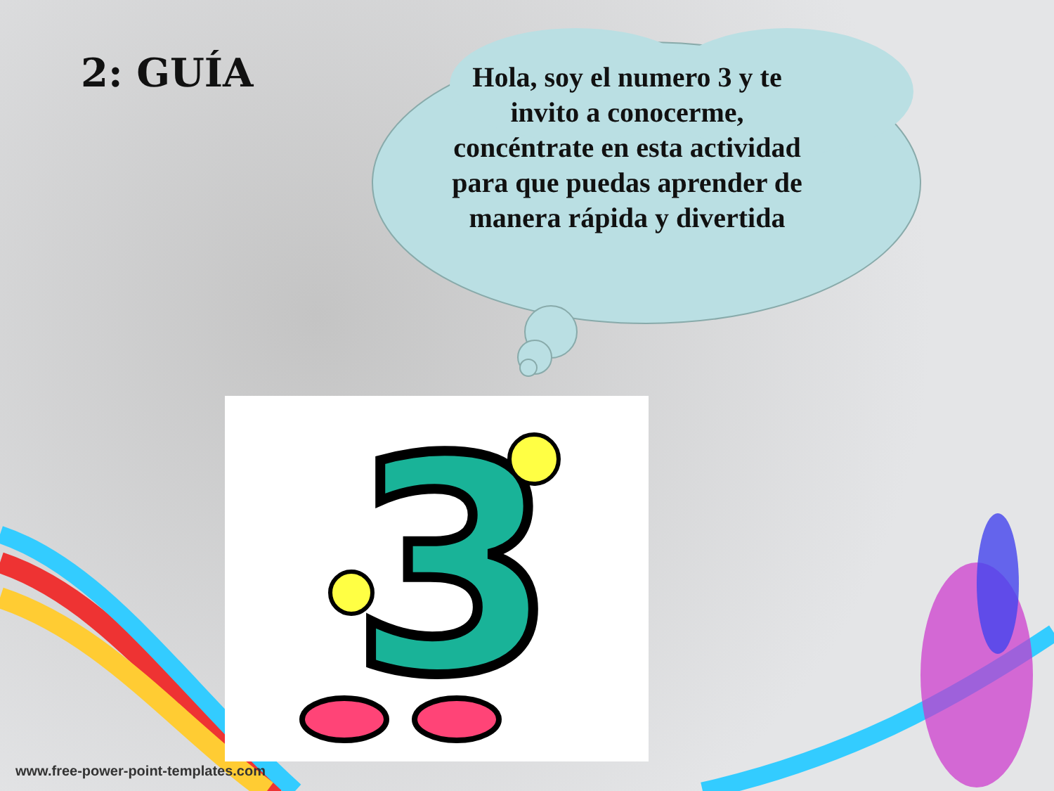2: GUÍA
Hola, soy el numero 3 y te invito a conocerme, concéntrate en esta actividad para que puedas aprender de manera rápida y divertida
3
www.free-power-point-templates.com